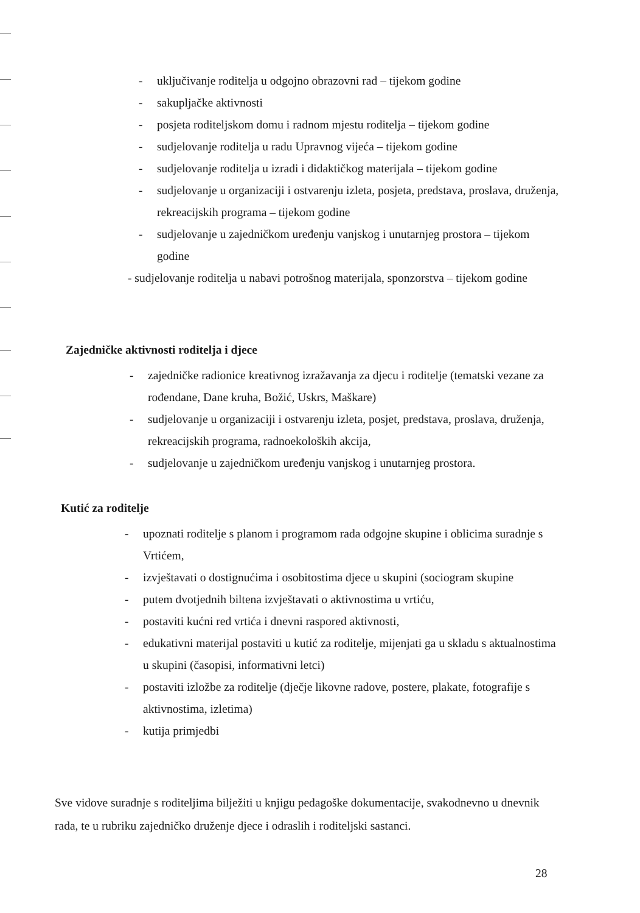- uključivanje roditelja u odgojno obrazovni rad – tijekom godine
- sakupljačke aktivnosti
- posjeta roditeljskom domu i radnom mjestu roditelja – tijekom godine
- sudjelovanje roditelja u radu Upravnog vijeća – tijekom godine
- sudjelovanje roditelja u izradi i didaktičkog materijala – tijekom godine
- sudjelovanje u organizaciji i ostvarenju izleta, posjeta, predstava, proslava, druženja, rekreacijskih programa – tijekom godine
- sudjelovanje u zajedničkom uređenju vanjskog i unutarnjeg prostora – tijekom godine
- sudjelovanje roditelja u nabavi potrošnog materijala, sponzorstva – tijekom godine
Zajedničke aktivnosti roditelja i djece
- zajedničke radionice kreativnog izražavanja za djecu i roditelje (tematski vezane za rođendane, Dane kruha, Božić, Uskrs, Maškare)
- sudjelovanje u organizaciji i ostvarenju izleta, posjet, predstava, proslava, druženja, rekreacijskih programa, radnoekoloških akcija,
- sudjelovanje u zajedničkom uređenju vanjskog i unutarnjeg prostora.
Kutić za roditelje
- upoznati roditelje s planom i programom rada odgojne skupine i oblicima suradnje s Vrtićem,
- izvještavati o dostignućima i osobitostima djece u skupini (sociogram skupine
- putem dvotjednih biltena izvještavati o aktivnostima u vrtiću,
- postaviti kućni red vrtića i dnevni raspored aktivnosti,
- edukativni materijal postaviti u kutić za roditelje, mijenjati ga u skladu s aktualnostima u skupini (časopisi, informativni letci)
- postaviti izložbe za roditelje (dječje likovne radove, postere, plakate, fotografije s aktivnostima, izletima)
- kutija primjedbi
Sve vidove suradnje s roditeljima bilježiti u knjigu pedagoške dokumentacije, svakodnevno u dnevnik rada, te u rubriku zajedničko druženje djece i odraslih i roditeljski sastanci.
28